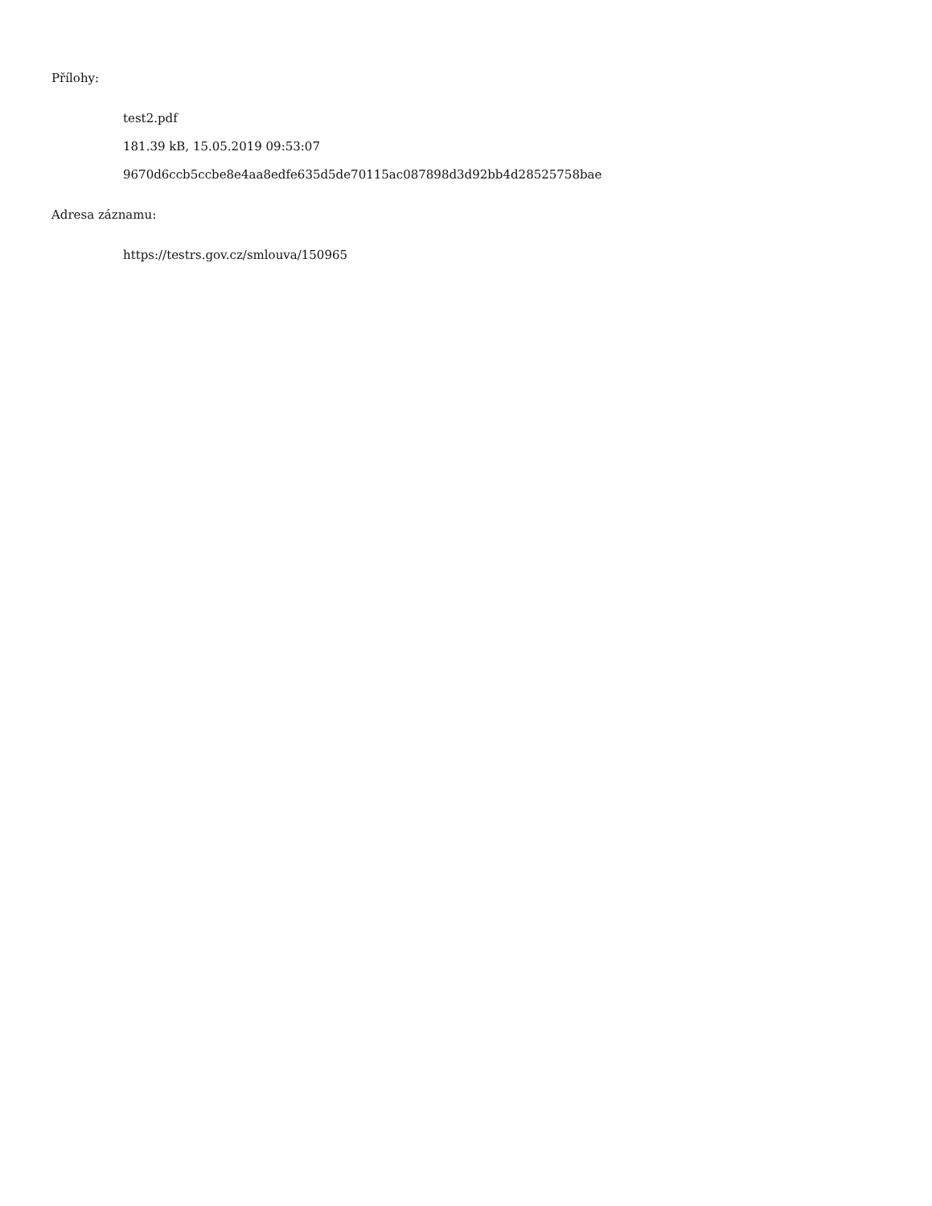Přílohy:
test2.pdf
181.39 kB, 15.05.2019 09:53:07
9670d6ccb5ccbe8e4aa8edfe635d5de70115ac087898d3d92bb4d28525758bae
Adresa záznamu:
https://testrs.gov.cz/smlouva/150965